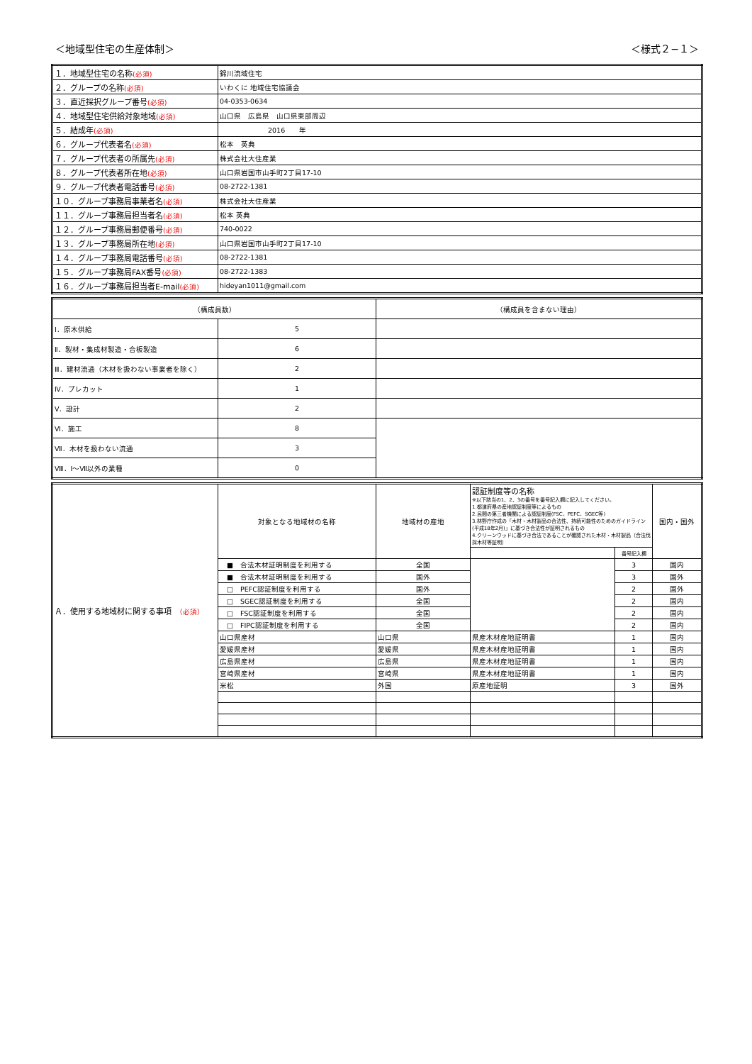＜地域型住宅の生産体制＞ ＜様式２−１＞
| １．地域型住宅の名称 (必須) | 錦川流域住宅 |
| ２．グループの名称 (必須) | いわくに 地域住宅協議会 |
| ３．直近採択グループ番号 (必須) | 04-0353-0634 |
| ４．地域型住宅供給対象地域 (必須) | 山口県 広島県 山口県東部周辺 |
| ５．結成年 (必須) | 2016 年 |
| ６．グループ代表者名 (必須) | 松本 英典 |
| ７．グループ代表者の所属先 (必須) | 株式会社大住産業 |
| ８．グループ代表者所在地 (必須) | 山口県岩国市山手町2丁目17-10 |
| ９．グループ代表者電話番号 (必須) | 08-2722-1381 |
| １０．グループ事務局事業者名 (必須) | 株式会社大住産業 |
| １１．グループ事務局担当者名 (必須) | 松本 英典 |
| １２．グループ事務局郵便番号 (必須) | 740-0022 |
| １３．グループ事務局所在地 (必須) | 山口県岩国市山手町2丁目17-10 |
| １４．グループ事務局電話番号 (必須) | 08-2722-1381 |
| １５．グループ事務局FAX番号 (必須) | 08-2722-1383 |
| １６．グループ事務局担当者E-mail (必須) | hideyan1011@gmail.com |
| （構成員数） | | （構成員を含まない理由） |
| Ⅰ．原木供給 | 5 | |
| Ⅱ．製材・集成材製造・合板製造 | 6 | |
| Ⅲ．建材流通（木材を扱わない事業者を除く） | 2 | |
| Ⅳ．プレカット | 1 | |
| Ⅴ．設計 | 2 | |
| Ⅵ．施工 | 8 | |
| Ⅶ．木材を扱わない流通 | 3 | |
| Ⅷ．Ⅰ～Ⅶ以外の業種 | 0 | |
| Ａ．使用する地域材に関する事項 （必須） | 対象となる地域材の名称 | 地域材の産地 | 認証制度等の名称 ※以下該当の1、2、3の番号を番号記入欄に記入してください。 1.都道府県の産地認証制度等によるもの 2.民間の第三者機関による認証制度(FSC、PEFC、SGEC等) 3.林野庁作成の「木材・木材製品の合法性、持続可能性のためのガイドライン(平成18年2月)」に基づき合法性が証明されるもの 4.クリーンウッドに基づき合法であることが確認された木材・木材製品（合法伐採木材等証明） | | 国内・国外 |
| | | | | 番号記入欄 | |
| | ■ 合法木材証明制度を利用する | 全国 | | 3 | 国内 |
| | ■ 合法木材証明制度を利用する | 国外 | | 3 | 国外 |
| | □ PEFC認証制度を利用する | 国外 | | 2 | 国外 |
| | □ SGEC認証制度を利用する | 全国 | | 2 | 国内 |
| | □ FSC認証制度を利用する | 全国 | | 2 | 国内 |
| | □ FIPC認証制度を利用する | 全国 | | 2 | 国内 |
| | 山口県産材 | 山口県 | 県産木材産地証明書 | 1 | 国内 |
| | 愛媛県産材 | 愛媛県 | 県産木材産地証明書 | 1 | 国内 |
| | 広島県産材 | 広島県 | 県産木材産地証明書 | 1 | 国内 |
| | 宮崎県産材 | 宮崎県 | 県産木材産地証明書 | 1 | 国内 |
| | 米松 | 外国 | 原産地証明 | 3 | 国外 |